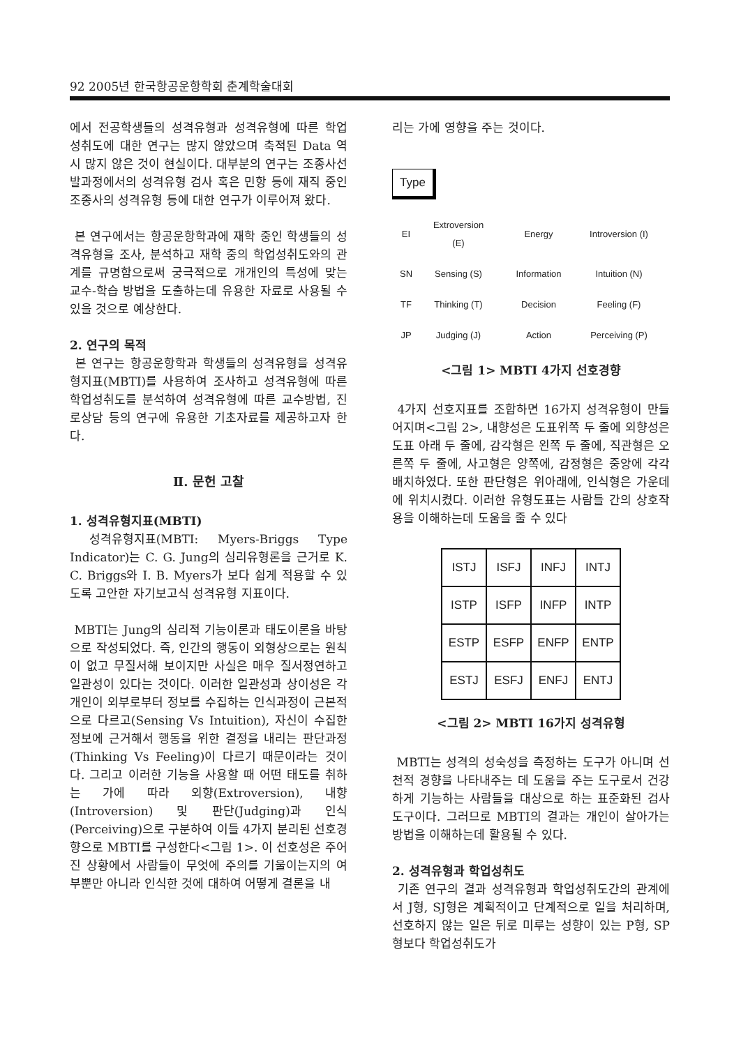92 2005년 한국항공운항학회 춘계학술대회
에서 전공학생들의 성격유형과 성격유형에 따른 학업 성취도에 대한 연구는 많지 않았으며 축적된 Data 역시 많지 않은 것이 현실이다. 대부분의 연구는 조종사선발과정에서의 성격유형 검사 혹은 민항 등에 재직 중인 조종사의 성격유형 등에 대한 연구가 이루어져 왔다.
본 연구에서는 항공운항학과에 재학 중인 학생들의 성격유형을 조사, 분석하고 재학 중의 학업성취도와의 관계를 규명함으로써 궁극적으로 개개인의 특성에 맞는 교수-학습 방법을 도출하는데 유용한 자료로 사용될 수 있을 것으로 예상한다.
2. 연구의 목적
본 연구는 항공운항학과 학생들의 성격유형을 성격유형지표(MBTI)를 사용하여 조사하고 성격유형에 따른 학업성취도를 분석하여 성격유형에 따른 교수방법, 진로상담 등의 연구에 유용한 기초자료를 제공하고자 한다.
Ⅱ. 문헌 고찰
1. 성격유형지표(MBTI)
성격유형지표(MBTI: Myers-Briggs Type Indicator)는 C. G. Jung의 심리유형론을 근거로 K. C. Briggs와 I. B. Myers가 보다 쉽게 적용할 수 있도록 고안한 자기보고식 성격유형 지표이다.
MBTI는 Jung의 심리적 기능이론과 태도이론을 바탕으로 작성되었다. 즉, 인간의 행동이 외형상으로는 원칙이 없고 무질서해 보이지만 사실은 매우 질서정연하고 일관성이 있다는 것이다. 이러한 일관성과 상이성은 각 개인이 외부로부터 정보를 수집하는 인식과정이 근본적으로 다르고(Sensing Vs Intuition), 자신이 수집한 정보에 근거해서 행동을 위한 결정을 내리는 판단과정(Thinking Vs Feeling)이 다르기 때문이라는 것이다. 그리고 이러한 기능을 사용할 때 어떤 태도를 취하는 가에 따라 외향(Extroversion), 내향(Introversion) 및 판단(Judging)과 인식(Perceiving)으로 구분하여 이들 4가지 분리된 선호경향으로 MBTI를 구성한다<그림 1>. 이 선호성은 주어진 상황에서 사람들이 무엇에 주의를 기울이는지의 여부뿐만 아니라 인식한 것에 대하여 어떻게 결론을 내
리는 가에 영향을 주는 것이다.
Type
EI
Extroversion (E)
Energy
Introversion (I)
SN
Sensing (S)
Information
Intuition (N)
TF
Thinking (T)
Decision
Feeling (F)
JP
Judging (J)
Action
Perceiving (P)
<그림 1> MBTI 4가지 선호경향
4가지 선호지표를 조합하면 16가지 성격유형이 만들어지며<그림 2>, 내향성은 도표위쪽 두 줄에 외향성은 도표 아래 두 줄에, 감각형은 왼쪽 두 줄에, 직관형은 오른쪽 두 줄에, 사고형은 양쪽에, 감정형은 중앙에 각각 배치하였다. 또한 판단형은 위아래에, 인식형은 가운데에 위치시켰다. 이러한 유형도표는 사람들 간의 상호작용을 이해하는데 도움을 줄 수 있다
| ISTJ | ISFJ | INFJ | INTJ |
| ISTP | ISFP | INFP | INTP |
| ESTP | ESFP | ENFP | ENTP |
| ESTJ | ESFJ | ENFJ | ENTJ |
<그림 2> MBTI 16가지 성격유형
MBTI는 성격의 성숙성을 측정하는 도구가 아니며 선천적 경향을 나타내주는 데 도움을 주는 도구로서 건강하게 기능하는 사람들을 대상으로 하는 표준화된 검사도구이다. 그러므로 MBTI의 결과는 개인이 살아가는 방법을 이해하는데 활용될 수 있다.
2. 성격유형과 학업성취도
기존 연구의 결과 성격유형과 학업성취도간의 관계에서 J형, SJ형은 계획적이고 단계적으로 일을 처리하며, 선호하지 않는 일은 뒤로 미루는 성향이 있는 P형, SP형보다 학업성취도가